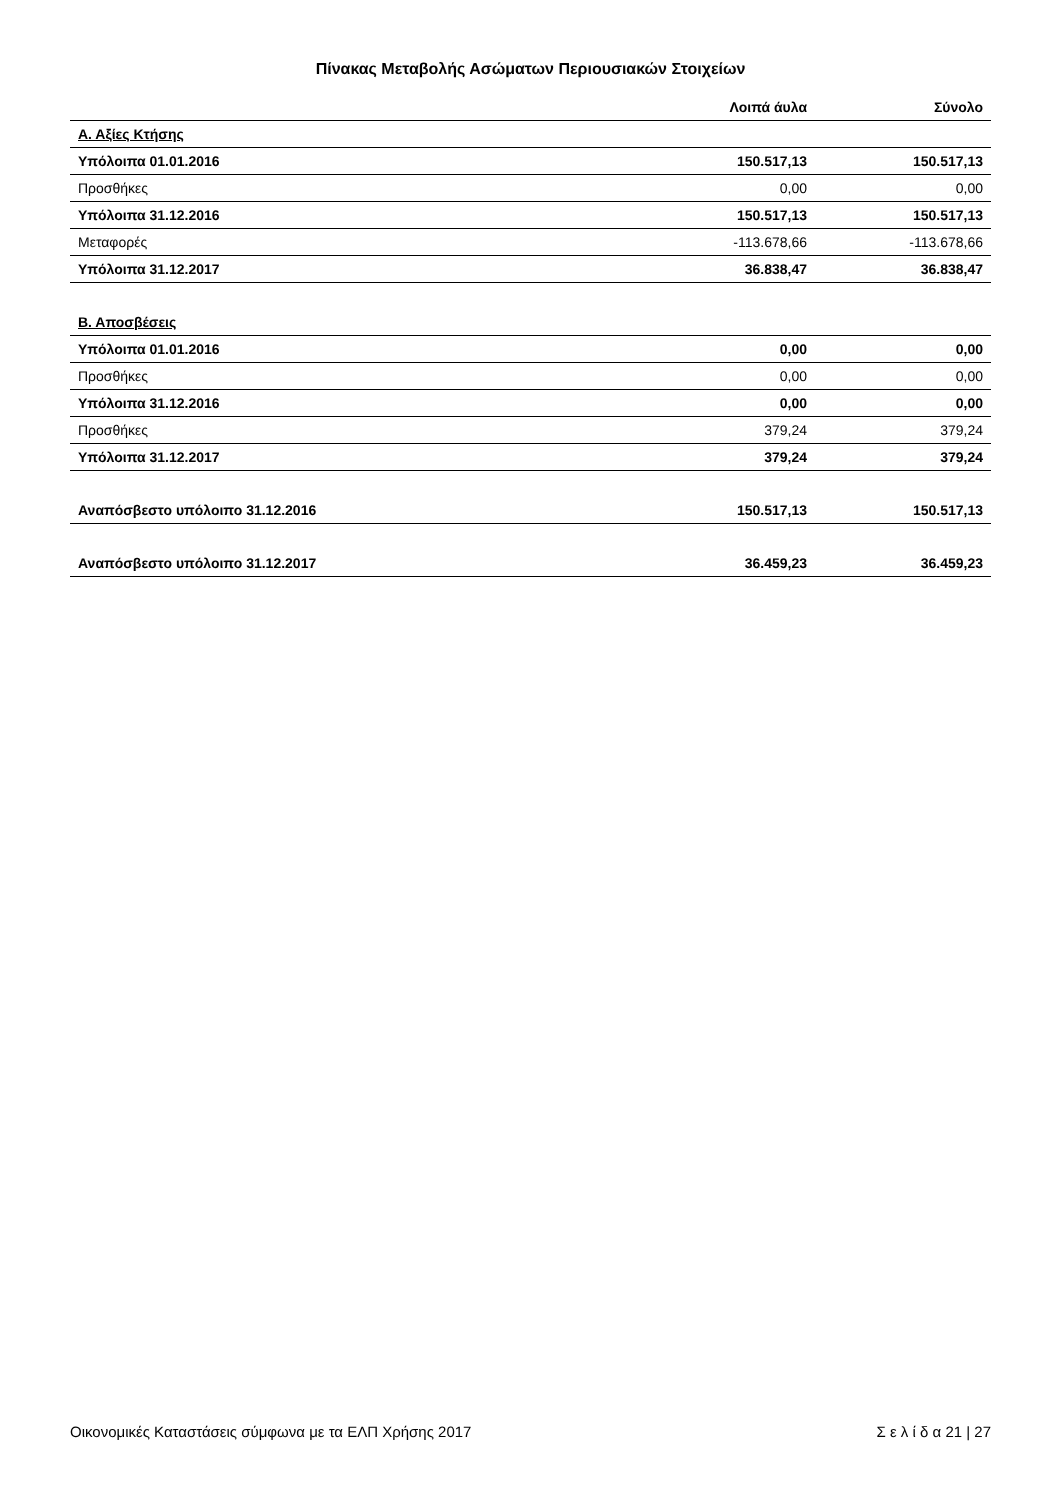Πίνακας Μεταβολής Ασώματων Περιουσιακών Στοιχείων
| | Λοιπά άυλα | Σύνολο |
| --- | --- | --- |
| Α. Αξίες Κτήσης | | |
| Υπόλοιπα 01.01.2016 | 150.517,13 | 150.517,13 |
| Προσθήκες | 0,00 | 0,00 |
| Υπόλοιπα 31.12.2016 | 150.517,13 | 150.517,13 |
| Μεταφορές | -113.678,66 | -113.678,66 |
| Υπόλοιπα 31.12.2017 | 36.838,47 | 36.838,47 |
| Β. Αποσβέσεις | | |
| Υπόλοιπα 01.01.2016 | 0,00 | 0,00 |
| Προσθήκες | 0,00 | 0,00 |
| Υπόλοιπα 31.12.2016 | 0,00 | 0,00 |
| Προσθήκες | 379,24 | 379,24 |
| Υπόλοιπα 31.12.2017 | 379,24 | 379,24 |
| Αναπόσβεστο υπόλοιπο 31.12.2016 | 150.517,13 | 150.517,13 |
| Αναπόσβεστο υπόλοιπο 31.12.2017 | 36.459,23 | 36.459,23 |
Οικονομικές Καταστάσεις σύμφωνα με τα ΕΛΠ Χρήσης 2017 Σ ε λ ί δ α 21 | 27